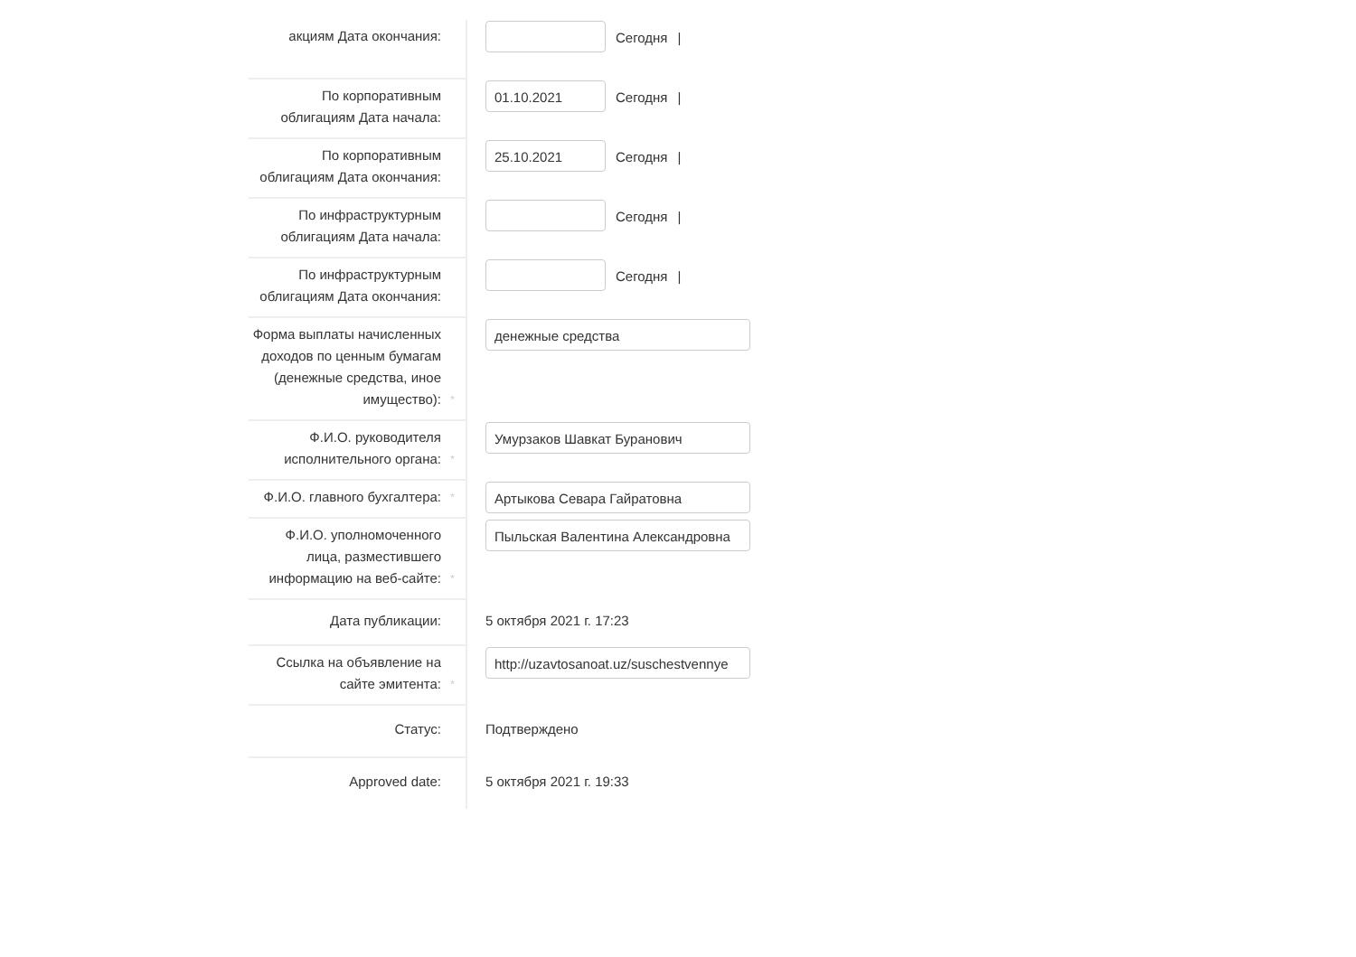акциям Дата окончания:
Сегодня |
По корпоративным облигациям Дата начала:
01.10.2021
Сегодня |
По корпоративным облигациям Дата окончания:
25.10.2021
Сегодня |
По инфраструктурным облигациям Дата начала:
Сегодня |
По инфраструктурным облигациям Дата окончания:
Сегодня |
Форма выплаты начисленных доходов по ценным бумагам (денежные средства, иное имущество):
*
денежные средства
Ф.И.О. руководителя исполнительного органа:
*
Умурзаков Шавкат Буранович
Ф.И.О. главного бухгалтера:
*
Артыкова Севара Гайратовна
Ф.И.О. уполномоченного лица, разместившего информацию на веб-сайте:
*
Пыльская Валентина Александровна
Дата публикации: 5 октября 2021 г. 17:23
Ссылка на объявление на сайте эмитента:
*
http://uzavtosanoat.uz/suschestvennye
Статус: Подтверждено
Approved date: 5 октября 2021 г. 19:33